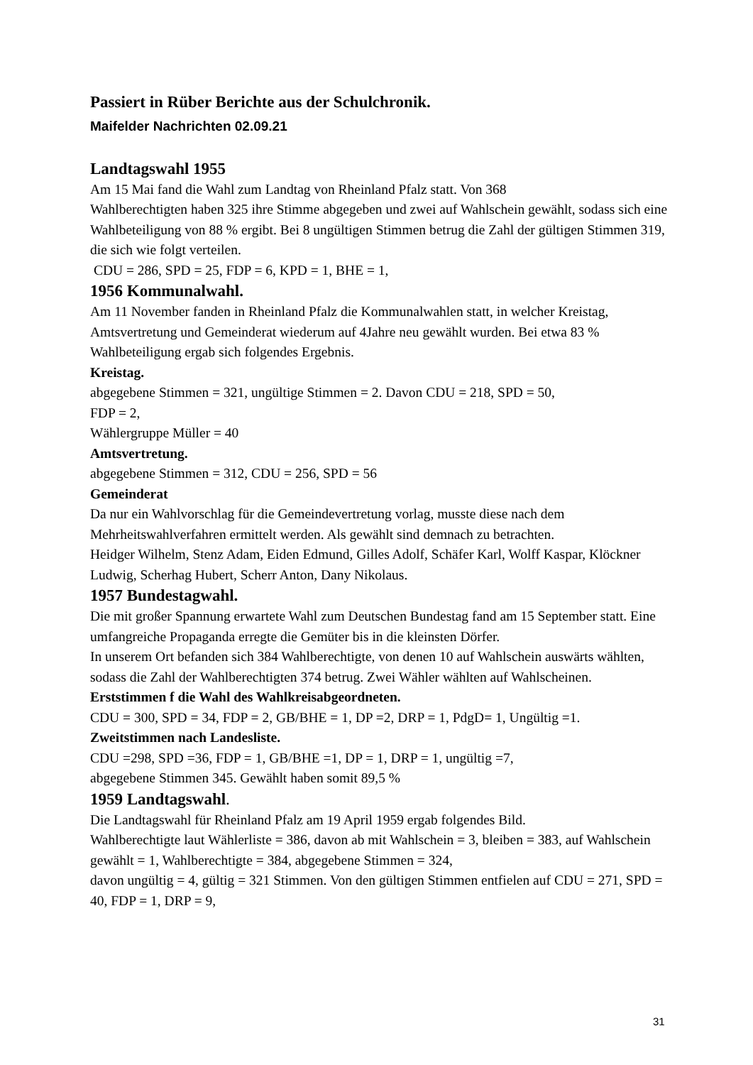Passiert in Rüber Berichte aus der Schulchronik.
Maifelder Nachrichten 02.09.21
Landtagswahl 1955
Am 15 Mai fand die Wahl zum Landtag von Rheinland Pfalz statt. Von 368
Wahlberechtigten haben 325 ihre Stimme abgegeben und zwei auf Wahlschein gewählt, sodass sich eine Wahlbeteiligung von 88 % ergibt. Bei 8 ungültigen Stimmen betrug die Zahl der gültigen Stimmen 319, die sich wie folgt verteilen.
CDU = 286, SPD = 25, FDP = 6, KPD = 1, BHE = 1,
1956 Kommunalwahl.
Am 11 November fanden in Rheinland Pfalz die Kommunalwahlen statt, in welcher Kreistag, Amtsvertretung und Gemeinderat wiederum auf 4Jahre neu gewählt wurden. Bei etwa 83 % Wahlbeteiligung ergab sich folgendes Ergebnis.
Kreistag.
abgegebene Stimmen = 321, ungültige Stimmen = 2. Davon CDU = 218, SPD = 50,
FDP = 2,
Wählergruppe Müller = 40
Amtsvertretung.
abgegebene Stimmen = 312, CDU = 256, SPD = 56
Gemeinderat
Da nur ein Wahlvorschlag für die Gemeindevertretung vorlag, musste diese nach dem Mehrheitswahlverfahren ermittelt werden. Als gewählt sind demnach zu betrachten.
Heidger Wilhelm, Stenz Adam, Eiden Edmund, Gilles Adolf, Schäfer Karl, Wolff Kaspar, Klöckner Ludwig, Scherhag Hubert, Scherr Anton, Dany Nikolaus.
1957 Bundestagwahl.
Die mit großer Spannung erwartete Wahl zum Deutschen Bundestag fand am 15 September statt. Eine umfangreiche Propaganda erregte die Gemüter bis in die kleinsten Dörfer.
In unserem Ort befanden sich 384 Wahlberechtigte, von denen 10 auf Wahlschein auswärts wählten, sodass die Zahl der Wahlberechtigten 374 betrug. Zwei Wähler wählten auf Wahlscheinen.
Erststimmen f die Wahl des Wahlkreisabgeordneten.
CDU = 300, SPD = 34, FDP = 2, GB/BHE = 1, DP =2, DRP = 1, PdgD= 1, Ungültig =1.
Zweitstimmen nach Landesliste.
CDU =298, SPD =36, FDP = 1, GB/BHE =1, DP = 1, DRP = 1, ungültig =7,
abgegebene Stimmen 345. Gewählt haben somit 89,5 %
1959 Landtagswahl.
Die Landtagswahl für Rheinland Pfalz am 19 April 1959 ergab folgendes Bild.
Wahlberechtigte laut Wählerliste = 386, davon ab mit Wahlschein = 3, bleiben = 383, auf Wahlschein gewählt = 1, Wahlberechtigte = 384, abgegebene Stimmen = 324,
davon ungültig = 4, gültig = 321 Stimmen. Von den gültigen Stimmen entfielen auf CDU = 271, SPD = 40, FDP = 1, DRP = 9,
31